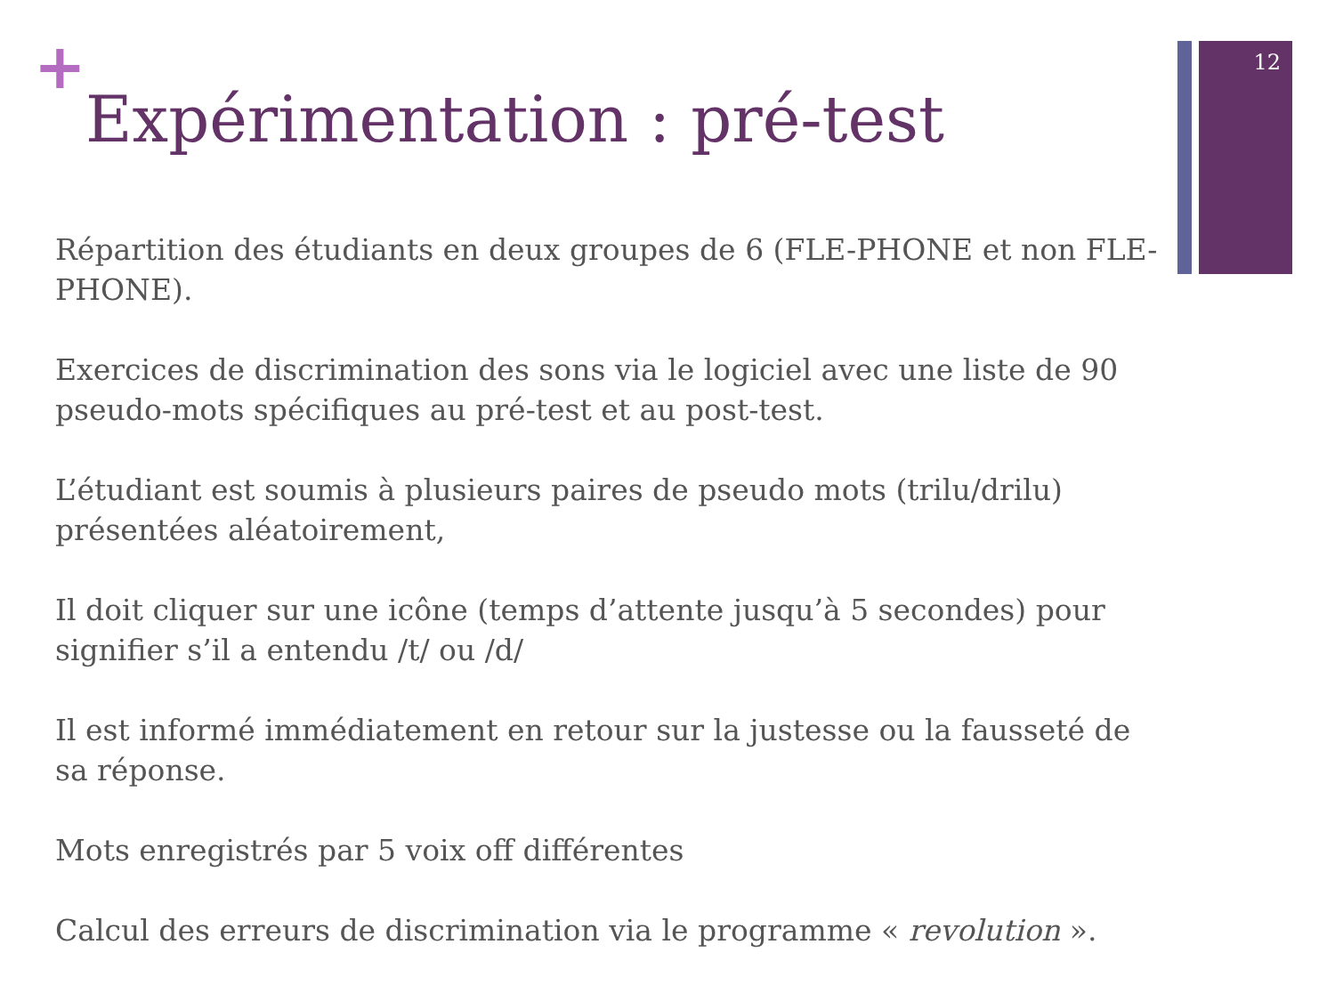12
+
Expérimentation : pré-test
Répartition des étudiants en deux groupes de 6 (FLE-PHONE et non FLE-PHONE).
Exercices de discrimination des sons via le logiciel avec une liste de 90 pseudo-mots spécifiques au pré-test et au post-test.
L’étudiant est soumis à plusieurs paires de pseudo mots (trilu/drilu) présentées aléatoirement,
Il doit cliquer sur une icône (temps d’attente jusqu’à 5 secondes) pour signifier s’il a entendu /t/ ou /d/
Il est informé immédiatement en retour sur la justesse ou la fausseté de sa réponse.
Mots enregistrés par 5 voix off différentes
Calcul des erreurs de discrimination via le programme « revolution ».